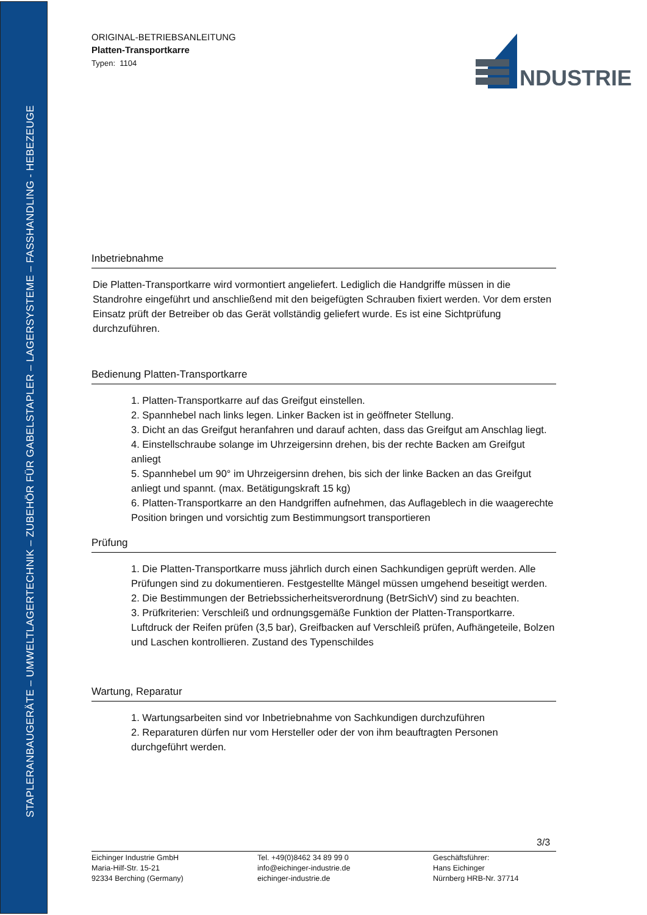STAPLERANBAUGERÄTE – UMWELTLAGERTECHNIK – ZUBEHÖR FÜR GABELSTAPLER – LAGERSYSTEME – FASSHANDLING - HEBEZEUGE
NDUSTRIE
ORIGINAL-BETRIEBSANLEITUNG
Platten-Transportkarre
Typen: 1104
Inbetriebnahme
Die Platten-Transportkarre wird vormontiert angeliefert. Lediglich die Handgriffe müssen in die Standrohre eingeführt und anschließend mit den beigefügten Schrauben fixiert werden. Vor dem ersten Einsatz prüft der Betreiber ob das Gerät vollständig geliefert wurde. Es ist eine Sichtprüfung durchzuführen.
Bedienung Platten-Transportkarre
1. Platten-Transportkarre auf das Greifgut einstellen.
2. Spannhebel nach links legen. Linker Backen ist in geöffneter Stellung.
3. Dicht an das Greifgut heranfahren und darauf achten, dass das Greifgut am Anschlag liegt.
4. Einstellschraube solange im Uhrzeigersinn drehen, bis der rechte Backen am Greifgut anliegt
5. Spannhebel um 90° im Uhrzeigersinn drehen, bis sich der linke Backen an das Greifgut anliegt und spannt. (max. Betätigungskraft 15 kg)
6. Platten-Transportkarre an den Handgriffen aufnehmen, das Auflageblech in die waagerechte Position bringen und vorsichtig zum Bestimmungsort transportieren
Prüfung
1. Die Platten-Transportkarre muss jährlich durch einen Sachkundigen geprüft werden. Alle Prüfungen sind zu dokumentieren. Festgestellte Mängel müssen umgehend beseitigt werden.
2. Die Bestimmungen der Betriebssicherheitsverordnung (BetrSichV) sind zu beachten.
3. Prüfkriterien: Verschleiß und ordnungsgemäße Funktion der Platten-Transportkarre. Luftdruck der Reifen prüfen (3,5 bar), Greifbacken auf Verschleiß prüfen, Aufhängeteile, Bolzen und Laschen kontrollieren. Zustand des Typenschildes
Wartung, Reparatur
1. Wartungsarbeiten sind vor Inbetriebnahme von Sachkundigen durchzuführen
2. Reparaturen dürfen nur vom Hersteller oder der von ihm beauftragten Personen durchgeführt werden.
3/3
Eichinger Industrie GmbH
Maria-Hilf-Str. 15-21
92334 Berching (Germany)
Tel. +49(0)8462 34 89 99 0
info@eichinger-industrie.de
eichinger-industrie.de
Geschäftsführer:
Hans Eichinger
Nürnberg HRB-Nr. 37714